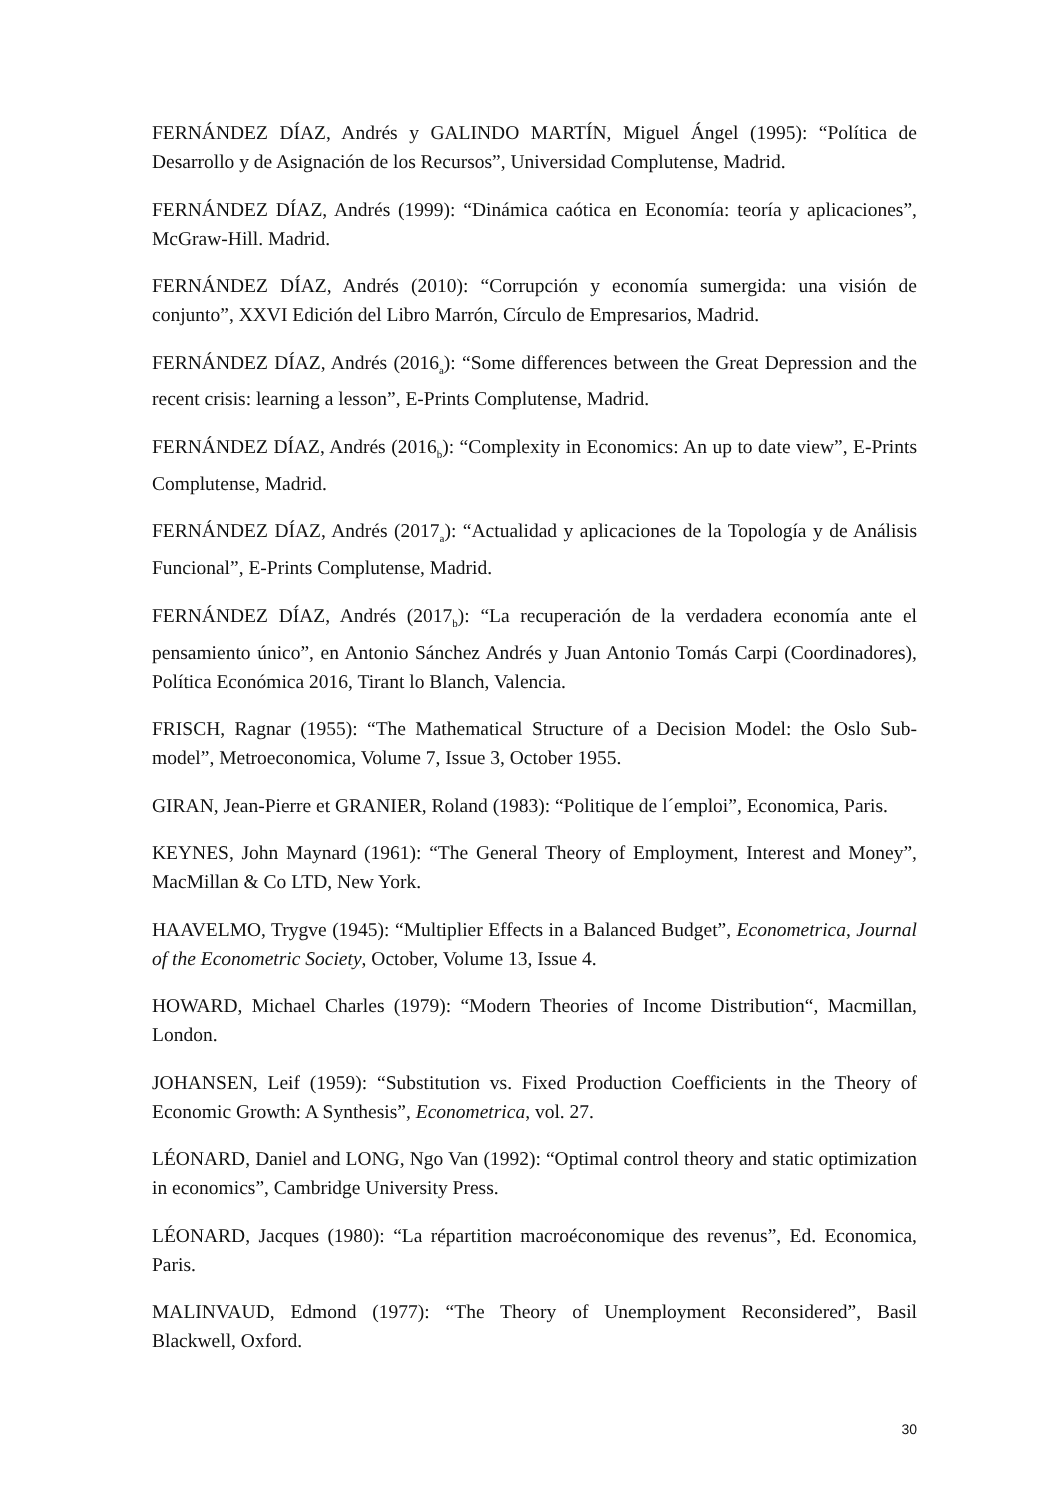FERNÁNDEZ DÍAZ, Andrés y GALINDO MARTÍN, Miguel Ángel (1995): “Política de Desarrollo y de Asignación de los Recursos”, Universidad Complutense, Madrid.
FERNÁNDEZ DÍAZ, Andrés (1999): “Dinámica caótica en Economía: teoría y aplicaciones”, McGraw-Hill. Madrid.
FERNÁNDEZ DÍAZ, Andrés (2010): “Corrupción y economía sumergida: una visión de conjunto”, XXVI Edición del Libro Marrón, Círculo de Empresarios, Madrid.
FERNÁNDEZ DÍAZ, Andrés (2016<sub>a</sub>): “Some differences between the Great Depression and the recent crisis: learning a lesson”, E-Prints Complutense, Madrid.
FERNÁNDEZ DÍAZ, Andrés (2016<sub>b</sub>): “Complexity in Economics: An up to date view”, E-Prints Complutense, Madrid.
FERNÁNDEZ DÍAZ, Andrés (2017<sub>a</sub>): “Actualidad y aplicaciones de la Topología y de Análisis Funcional”, E-Prints Complutense, Madrid.
FERNÁNDEZ DÍAZ, Andrés (2017<sub>b</sub>): “La recuperación de la verdadera economía ante el pensamiento único”, en Antonio Sánchez Andrés y Juan Antonio Tomás Carpi (Coordinadores), Política Económica 2016, Tirant lo Blanch, Valencia.
FRISCH, Ragnar (1955): “The Mathematical Structure of a Decision Model: the Oslo Sub-model”, Metroeconomica, Volume 7, Issue 3, October 1955.
GIRAN, Jean-Pierre et GRANIER, Roland (1983): “Politique de l´emploi”, Economica, Paris.
KEYNES, John Maynard (1961): “The General Theory of Employment, Interest and Money”, MacMillan & Co LTD, New York.
HAAVELMO, Trygve (1945): “Multiplier Effects in a Balanced Budget”, Econometrica, Journal of the Econometric Society, October, Volume 13, Issue 4.
HOWARD, Michael Charles (1979): “Modern Theories of Income Distribution“, Macmillan, London.
JOHANSEN, Leif (1959): “Substitution vs. Fixed Production Coefficients in the Theory of Economic Growth: A Synthesis”, Econometrica, vol. 27.
LÉONARD, Daniel and LONG, Ngo Van (1992): “Optimal control theory and static optimization in economics”, Cambridge University Press.
LÉONARD, Jacques (1980): “La répartition macroéconomique des revenus”, Ed. Economica, Paris.
MALINVAUD, Edmond (1977): “The Theory of Unemployment Reconsidered”, Basil Blackwell, Oxford.
30